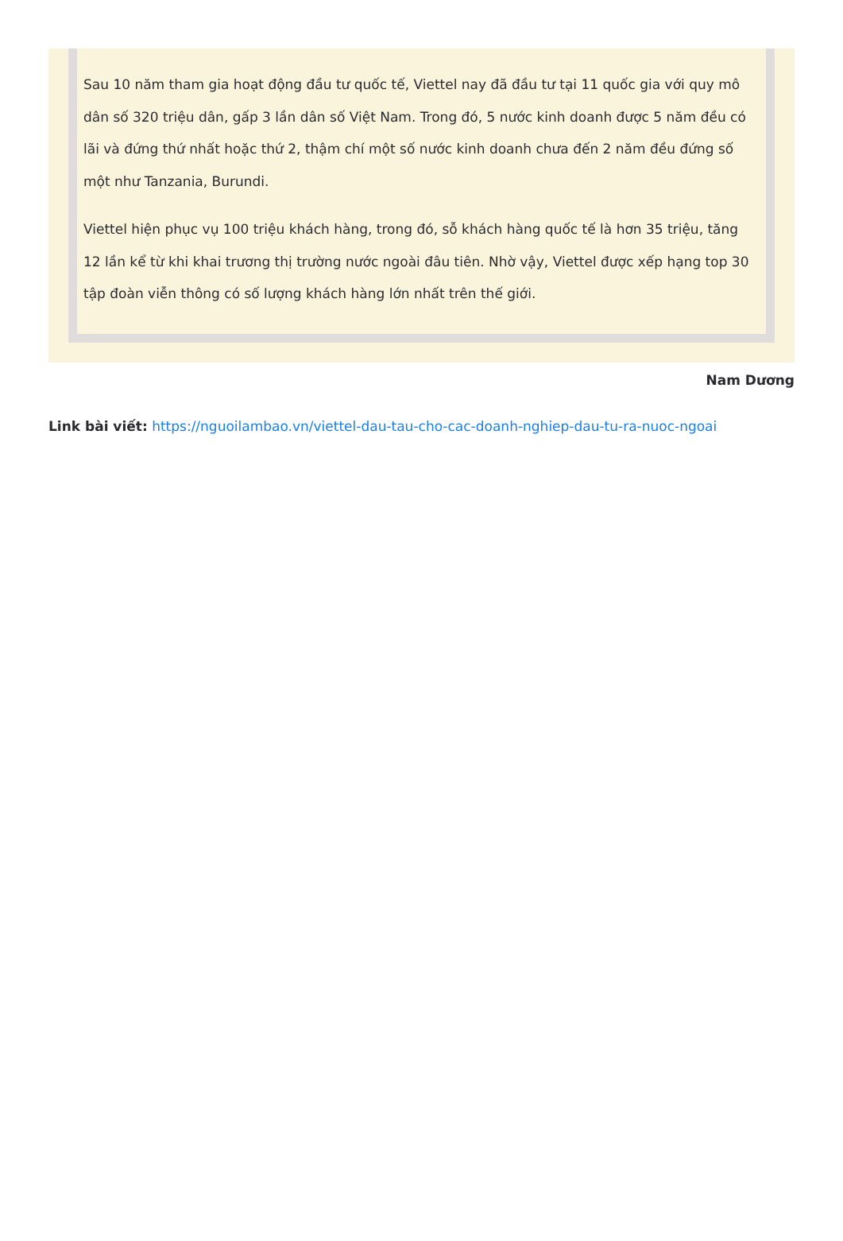Sau 10 năm tham gia hoạt động đầu tư quốc tế, Viettel nay đã đầu tư tại 11 quốc gia với quy mô dân số 320 triệu dân, gấp 3 lần dân số Việt Nam. Trong đó, 5 nước kinh doanh được 5 năm đều có lãi và đứng thứ nhất hoặc thứ 2, thậm chí một số nước kinh doanh chưa đến 2 năm đều đứng số một như Tanzania, Burundi.
Viettel hiện phục vụ 100 triệu khách hàng, trong đó, sỗ khách hàng quốc tế là hơn 35 triệu, tăng 12 lần kể từ khi khai trương thị trường nước ngoài đâu tiên. Nhờ vậy, Viettel được xếp hạng top 30 tập đoàn viễn thông có số lượng khách hàng lớn nhất trên thế giới.
Nam Dương
Link bài viết: https://nguoilambao.vn/viettel-dau-tau-cho-cac-doanh-nghiep-dau-tu-ra-nuoc-ngoai